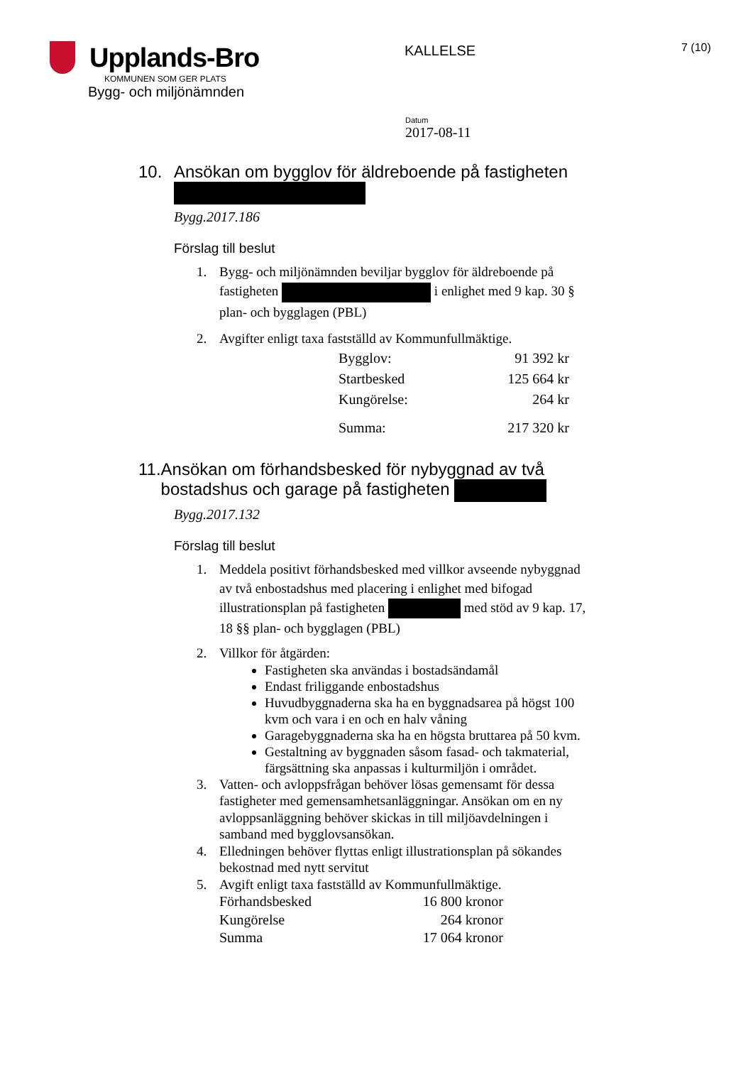Upplands-Bro
KOMMUNEN SOM GER PLATS
Bygg- och miljönämnden
KALLELSE
7 (10)
Datum
2017-08-11
10. Ansökan om bygglov för äldreboende på fastigheten
Bygg.2017.186
Förslag till beslut
1. Bygg- och miljönämnden beviljar bygglov för äldreboende på fastigheten i enlighet med 9 kap. 30 § plan- och bygglagen (PBL)
2. Avgifter enligt taxa fastställd av Kommunfullmäktige.
| Bygglov: | 91 392 kr |
| Startbesked | 125 664 kr |
| Kungörelse: | 264 kr |
| Summa: | 217 320 kr |
11. Ansökan om förhandsbesked för nybyggnad av två bostadshus och garage på fastigheten
Bygg.2017.132
Förslag till beslut
1. Meddela positivt förhandsbesked med villkor avseende nybyggnad av två enbostadshus med placering i enlighet med bifogad illustrationsplan på fastigheten med stöd av 9 kap. 17, 18 §§ plan- och bygglagen (PBL)
2. Villkor för åtgärden:
Fastigheten ska användas i bostadsändamål
Endast friliggande enbostadshus
Huvudbyggnaderna ska ha en byggnadsarea på högst 100 kvm och vara i en och en halv våning
Garagebyggnaderna ska ha en högsta bruttarea på 50 kvm.
Gestaltning av byggnaden såsom fasad- och takmaterial, färgsättning ska anpassas i kulturmiljön i området.
3. Vatten- och avloppsfrågan behöver lösas gemensamt för dessa fastigheter med gemensamhetsanläggningar. Ansökan om en ny avloppsanläggning behöver skickas in till miljöavdelningen i samband med bygglovsansökan.
4. Elledningen behöver flyttas enligt illustrationsplan på sökandes bekostnad med nytt servitut
5. Avgift enligt taxa fastställd av Kommunfullmäktige.
| Förhandsbesked | 16 800 kronor |
| Kungörelse | 264 kronor |
| Summa | 17 064 kronor |